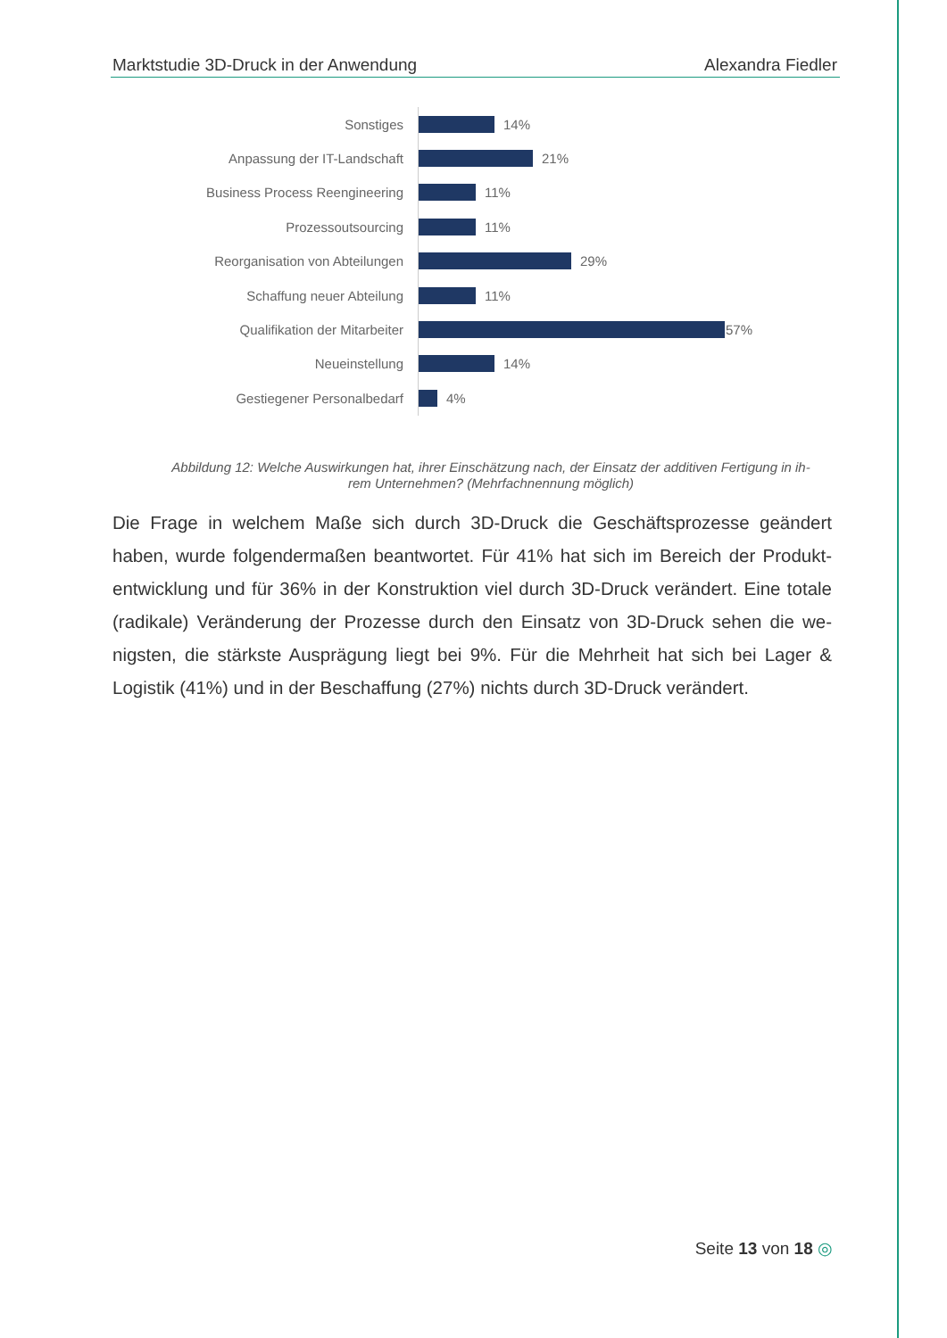Marktstudie 3D-Druck in der Anwendung Alexandra Fiedler
Sonstiges
14%
Anpassung der IT-Landschaft
21%
Business Process Reengineering
11%
Prozessoutsourcing
11%
Reorganisation von Abteilungen
29%
Schaffung neuer Abteilung
11%
Qualifikation der Mitarbeiter
57%
Neueinstellung
14%
Gestiegener Personalbedarf
4%
Abbildung 12: Welche Auswirkungen hat, ihrer Einschätzung nach, der Einsatz der additiven Fertigung in ih-
rem Unternehmen? (Mehrfachnennung möglich)
Die Frage in welchem Maße sich durch 3D-Druck die Geschäftsprozesse geändert haben, wurde folgendermaßen beantwortet. Für 41% hat sich im Bereich der Produkt-entwicklung und für 36% in der Konstruktion viel durch 3D-Druck verändert. Eine totale (radikale) Veränderung der Prozesse durch den Einsatz von 3D-Druck sehen die we-nigsten, die stärkste Ausprägung liegt bei 9%. Für die Mehrheit hat sich bei Lager & Logistik (41%) und in der Beschaffung (27%) nichts durch 3D-Druck verändert.
Seite 13 von 18 ◎